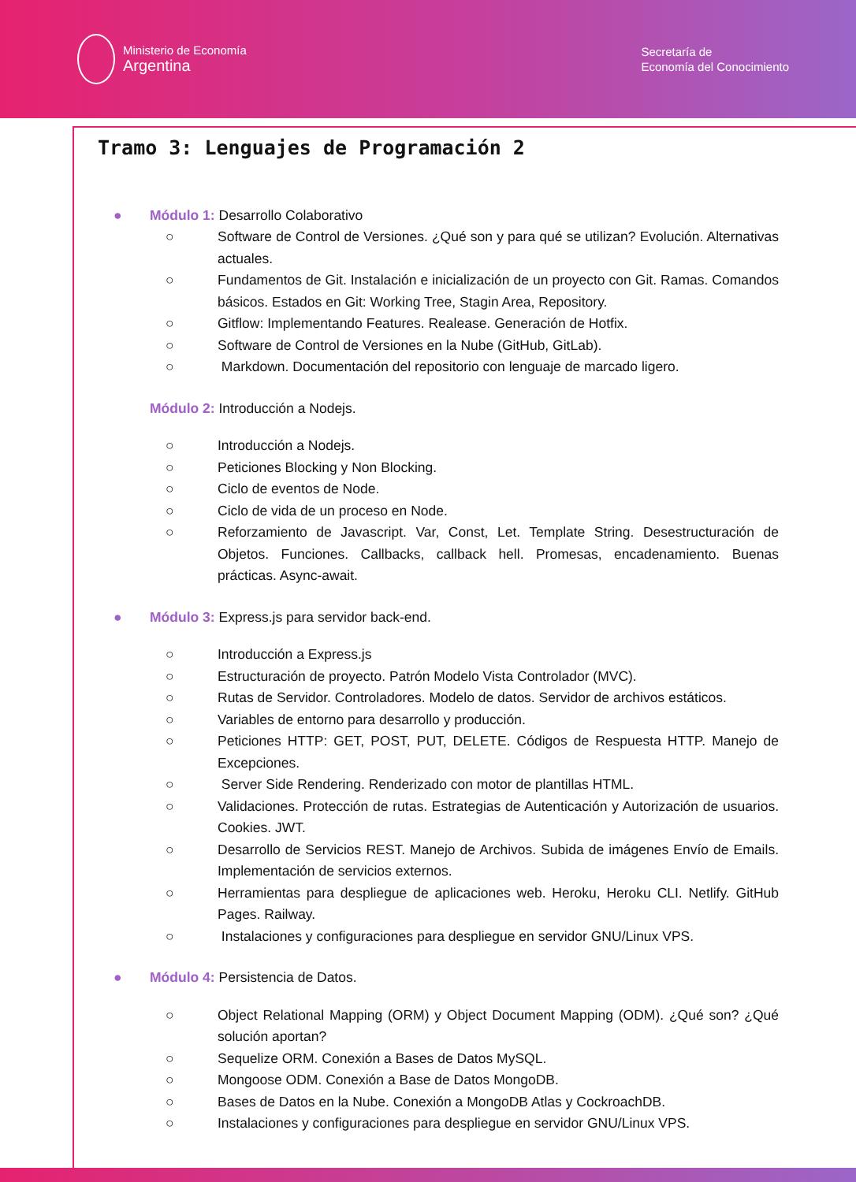Ministerio de Economía
Argentina
Secretaría de
Economía del Conocimiento
Tramo 3: Lenguajes de Programación 2
● Módulo 1: Desarrollo Colaborativo
○ Software de Control de Versiones. ¿Qué son y para qué se utilizan? Evolución. Alternativas actuales.
○ Fundamentos de Git. Instalación e inicialización de un proyecto con Git. Ramas. Comandos básicos. Estados en Git: Working Tree, Stagin Area, Repository.
○ Gitflow: Implementando Features. Realease. Generación de Hotfix.
○ Software de Control de Versiones en la Nube (GitHub, GitLab).
○ Markdown. Documentación del repositorio con lenguaje de marcado ligero.
Módulo 2: Introducción a Nodejs.
○ Introducción a Nodejs.
○ Peticiones Blocking y Non Blocking.
○ Ciclo de eventos de Node.
○ Ciclo de vida de un proceso en Node.
○ Reforzamiento de Javascript. Var, Const, Let. Template String. Desestructuración de Objetos. Funciones. Callbacks, callback hell. Promesas, encadenamiento. Buenas prácticas. Async-await.
● Módulo 3: Express.js para servidor back-end.
○ Introducción a Express.js
○ Estructuración de proyecto. Patrón Modelo Vista Controlador (MVC).
○ Rutas de Servidor. Controladores. Modelo de datos. Servidor de archivos estáticos.
○ Variables de entorno para desarrollo y producción.
○ Peticiones HTTP: GET, POST, PUT, DELETE. Códigos de Respuesta HTTP. Manejo de Excepciones.
○ Server Side Rendering. Renderizado con motor de plantillas HTML.
○ Validaciones. Protección de rutas. Estrategias de Autenticación y Autorización de usuarios. Cookies. JWT.
○ Desarrollo de Servicios REST. Manejo de Archivos. Subida de imágenes Envío de Emails. Implementación de servicios externos.
○ Herramientas para despliegue de aplicaciones web. Heroku, Heroku CLI. Netlify. GitHub Pages. Railway.
○ Instalaciones y configuraciones para despliegue en servidor GNU/Linux VPS.
● Módulo 4: Persistencia de Datos.
○ Object Relational Mapping (ORM) y Object Document Mapping (ODM). ¿Qué son? ¿Qué solución aportan?
○ Sequelize ORM. Conexión a Bases de Datos MySQL.
○ Mongoose ODM. Conexión a Base de Datos MongoDB.
○ Bases de Datos en la Nube. Conexión a MongoDB Atlas y CockroachDB.
○ Instalaciones y configuraciones para despliegue en servidor GNU/Linux VPS.